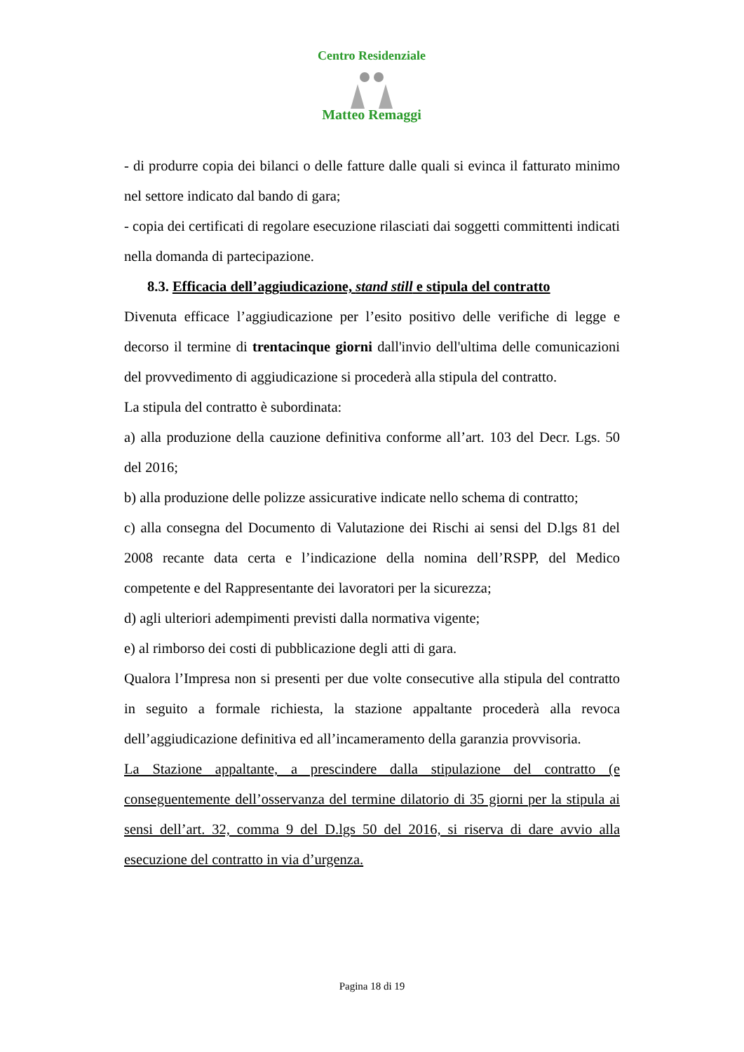Centro Residenziale
Matteo Remaggi
- di produrre copia dei bilanci o delle fatture dalle quali si evinca il fatturato minimo nel settore indicato dal bando di gara;
- copia dei certificati di regolare esecuzione rilasciati dai soggetti committenti indicati nella domanda di partecipazione.
8.3. Efficacia dell’aggiudicazione, stand still e stipula del contratto
Divenuta efficace l’aggiudicazione per l’esito positivo delle verifiche di legge e decorso il termine di trentacinque giorni dall'invio dell'ultima delle comunicazioni del provvedimento di aggiudicazione si procederà alla stipula del contratto.
La stipula del contratto è subordinata:
a) alla produzione della cauzione definitiva conforme all’art. 103 del Decr. Lgs. 50 del 2016;
b) alla produzione delle polizze assicurative indicate nello schema di contratto;
c) alla consegna del Documento di Valutazione dei Rischi ai sensi del D.lgs 81 del 2008 recante data certa e l’indicazione della nomina dell’RSPP, del Medico competente e del Rappresentante dei lavoratori per la sicurezza;
d) agli ulteriori adempimenti previsti dalla normativa vigente;
e) al rimborso dei costi di pubblicazione degli atti di gara.
Qualora l’Impresa non si presenti per due volte consecutive alla stipula del contratto in seguito a formale richiesta, la stazione appaltante procederà alla revoca dell’aggiudicazione definitiva ed all’incameramento della garanzia provvisoria.
La Stazione appaltante, a prescindere dalla stipulazione del contratto (e conseguentemente dell’osservanza del termine dilatorio di 35 giorni per la stipula ai sensi dell’art. 32, comma 9 del D.lgs 50 del 2016, si riserva di dare avvio alla esecuzione del contratto in via d’urgenza.
Pagina 18 di 19